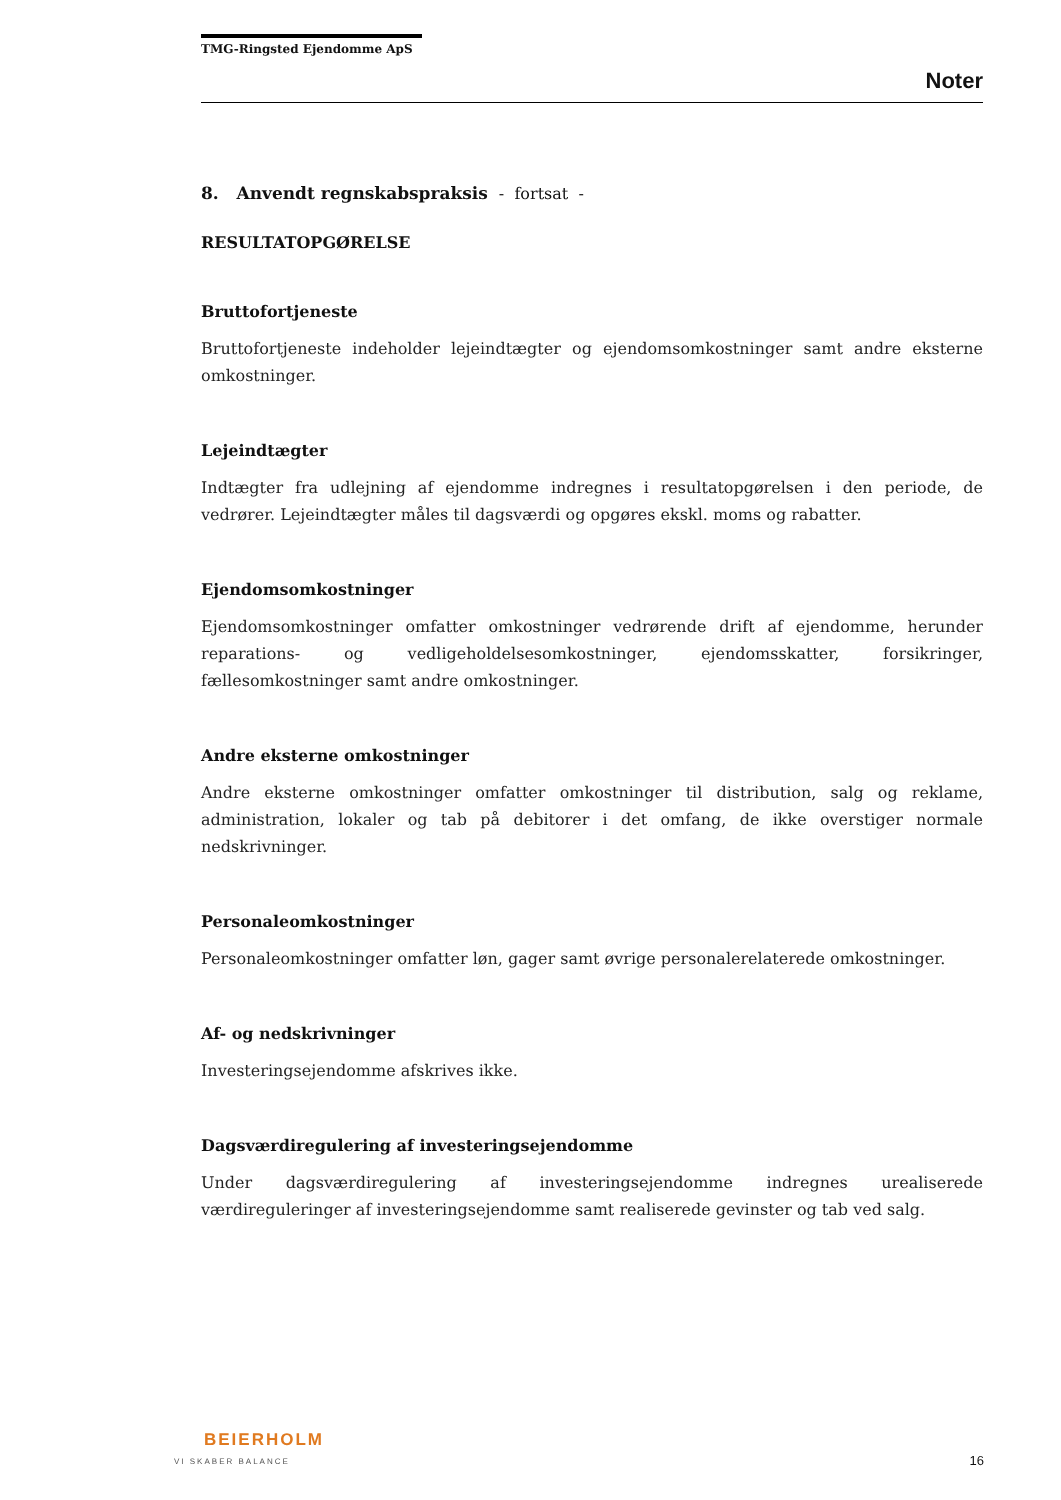TMG-Ringsted Ejendomme ApS
Noter
8. Anvendt regnskabspraksis - fortsat -
RESULTATOPGØRELSE
Bruttofortjeneste
Bruttofortjeneste indeholder lejeindtægter og ejendomsomkostninger samt andre eksterne omkostninger.
Lejeindtægter
Indtægter fra udlejning af ejendomme indregnes i resultatopgørelsen i den periode, de vedrører. Lejeindtægter måles til dagsværdi og opgøres ekskl. moms og rabatter.
Ejendomsomkostninger
Ejendomsomkostninger omfatter omkostninger vedrørende drift af ejendomme, herunder reparations- og vedligeholdelsesomkostninger, ejendomsskatter, forsikringer, fællesomkostninger samt andre omkostninger.
Andre eksterne omkostninger
Andre eksterne omkostninger omfatter omkostninger til distribution, salg og reklame, administration, lokaler og tab på debitorer i det omfang, de ikke overstiger normale nedskrivninger.
Personaleomkostninger
Personaleomkostninger omfatter løn, gager samt øvrige personalerelaterede omkostninger.
Af- og nedskrivninger
Investeringsejendomme afskrives ikke.
Dagsværdiregulering af investeringsejendomme
Under dagsværdiregulering af investeringsejendomme indregnes urealiserede værdireguleringer af investeringsejendomme samt realiserede gevinster og tab ved salg.
BEIERHOLM
VI SKABER BALANCE
16